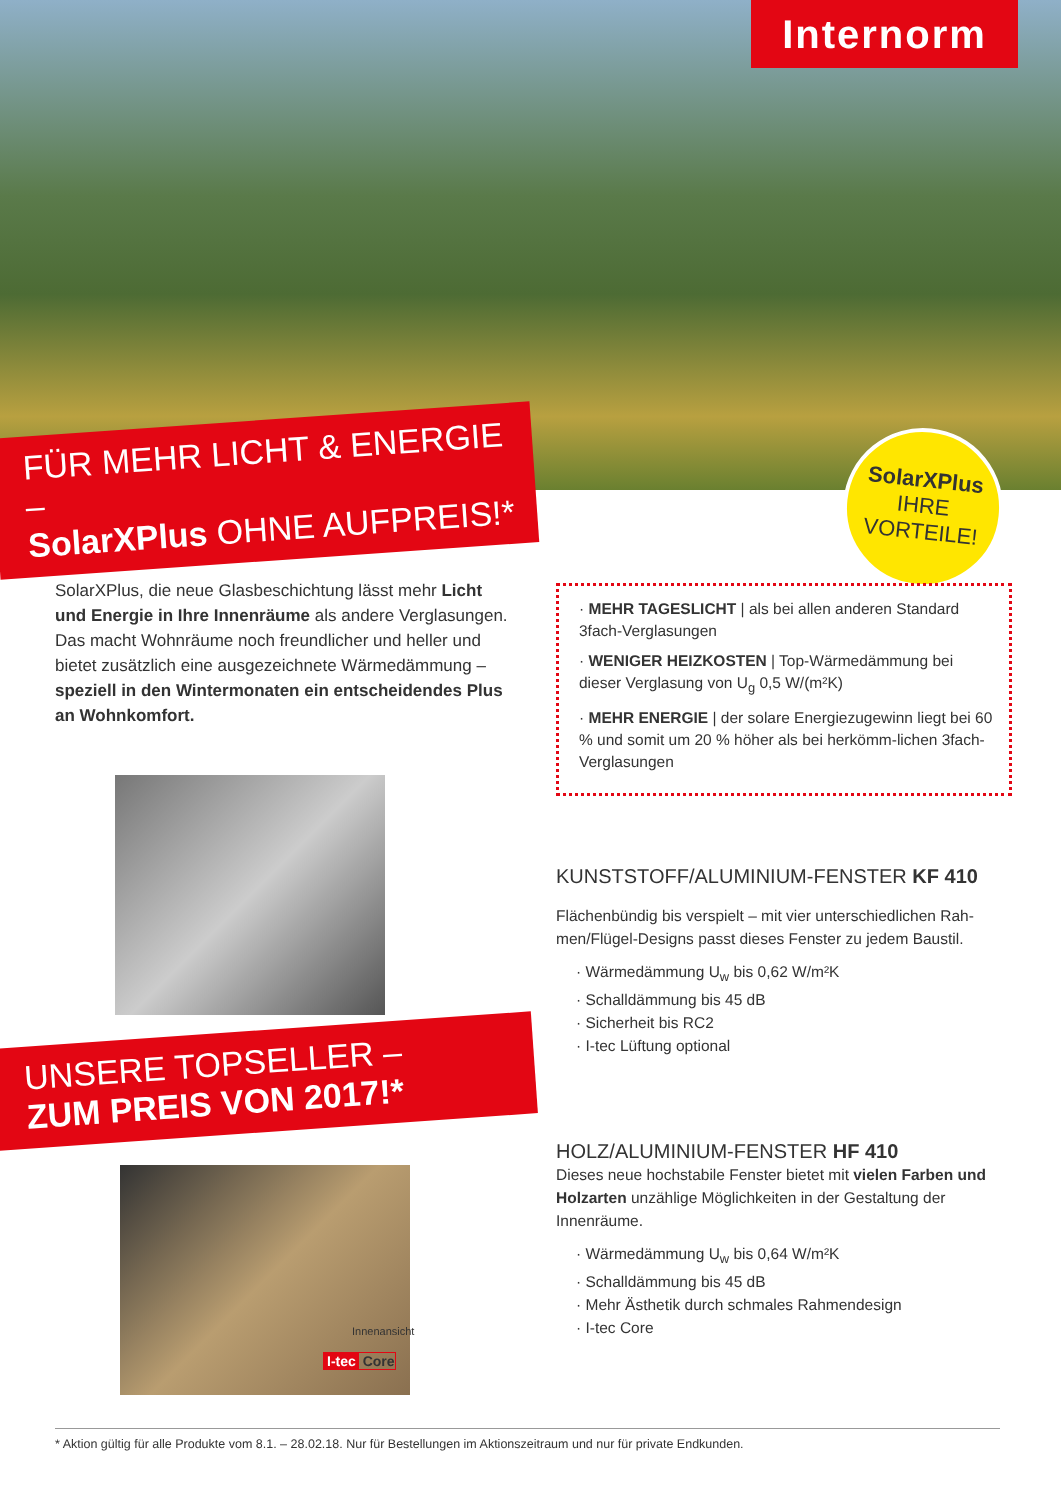Internorm
FÜR MEHR LICHT & ENERGIE –
SolarXPlus OHNE AUFPREIS!*
SolarXPlus
IHRE
VORTEILE!
SolarXPlus, die neue Glasbeschichtung lässt mehr Licht und Energie in Ihre Innenräume als andere Verglasungen. Das macht Wohnräume noch freundlicher und heller und bietet zusätzlich eine ausgezeichnete Wärmedämmung – speziell in den Wintermonaten ein entscheidendes Plus an Wohnkomfort.
· MEHR TAGESLICHT | als bei allen anderen Standard 3fach-Verglasungen
· WENIGER HEIZKOSTEN | Top-Wärmedämmung bei dieser Verglasung von U<sub>g</sub> 0,5 W/(m²K)
· MEHR ENERGIE | der solare Energiezugewinn liegt bei 60 % und somit um 20 % höher als bei herkömm-lichen 3fach-Verglasungen
KUNSTSTOFF/ALUMINIUM-FENSTER KF 410
Flächenbündig bis verspielt – mit vier unterschiedlichen Rah-men/Flügel-Designs passt dieses Fenster zu jedem Baustil.
· Wärmedämmung U<sub>w</sub> bis 0,62 W/m²K
· Schalldämmung bis 45 dB
· Sicherheit bis RC2
· I-tec Lüftung optional
UNSERE TOPSELLER –
ZUM PREIS VON 2017!*
Innenansicht
I-tec Core
HOLZ/ALUMINIUM-FENSTER HF 410
Dieses neue hochstabile Fenster bietet mit vielen Farben und Holzarten unzählige Möglichkeiten in der Gestaltung der Innenräume.
· Wärmedämmung U<sub>w</sub> bis 0,64 W/m²K
· Schalldämmung bis 45 dB
· Mehr Ästhetik durch schmales Rahmendesign
· I-tec Core
* Aktion gültig für alle Produkte vom 8.1. – 28.02.18. Nur für Bestellungen im Aktionszeitraum und nur für private Endkunden.